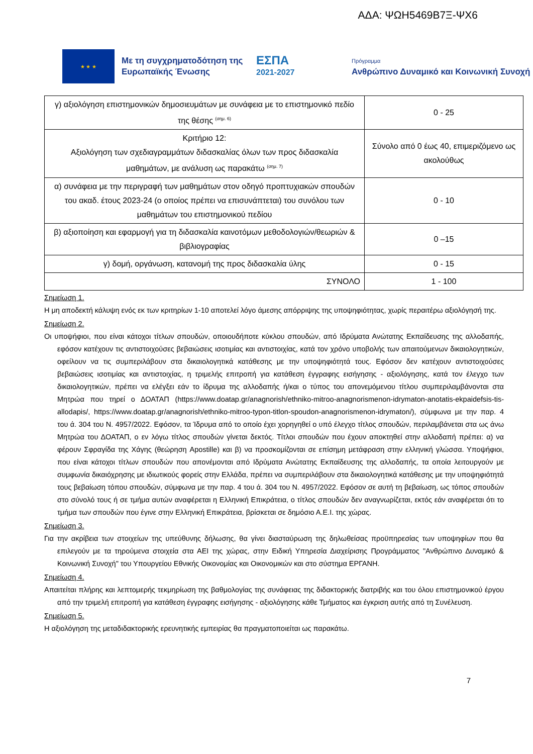ΑΔΑ: ΨΩΗ5469Β7Ξ-ΨΧ6
★ ★ ★
Με τη συγχρηματοδότηση της Ευρωπαϊκής Ένωσης
ΕΣΠΑ
2021-2027
Πρόγραμμα
Ανθρώπινο Δυναμικό και Κοινωνική Συνοχή
| γ) αξιολόγηση επιστημονικών δημοσιευμάτων με συνάφεια με το επιστημονικό πεδίο της θέσης <sup>(σημ. 6)</sup> | 0 - 25 |
| Κριτήριο 12: Αξιολόγηση των σχεδιαγραμμάτων διδασκαλίας όλων των προς διδασκαλία μαθημάτων, με ανάλυση ως παρακάτω <sup>(σημ. 7)</sup> | Σύνολο από 0 έως 40, επιμεριζόμενο ως ακολούθως |
| α) συνάφεια με την περιγραφή των μαθημάτων στον οδηγό προπτυχιακών σπουδών του ακαδ. έτους 2023-24 (ο οποίος πρέπει να επισυνάπτεται) του συνόλου των μαθημάτων του επιστημονικού πεδίου | 0 - 10 |
| β) αξιοποίηση και εφαρμογή για τη διδασκαλία καινοτόμων μεθοδολογιών/θεωριών & βιβλιογραφίας | 0 –15 |
| γ) δομή, οργάνωση, κατανομή της προς διδασκαλία ύλης | 0 - 15 |
| ΣΥΝΟΛΟ | 1 - 100 |
Σημείωση 1.
Η μη αποδεκτή κάλυψη ενός εκ των κριτηρίων 1-10 αποτελεί λόγο άμεσης απόρριψης της υποψηφιότητας, χωρίς περαιτέρω αξιολόγησή της.
Σημείωση 2.
Οι υποψήφιοι, που είναι κάτοχοι τίτλων σπουδών, οποιουδήποτε κύκλου σπουδών, από Ιδρύματα Ανώτατης Εκπαίδευσης της αλλοδαπής, εφόσον κατέχουν τις αντιστοιχούσες βεβαιώσεις ισοτιμίας και αντιστοιχίας, κατά τον χρόνο υποβολής των απαιτούμενων δικαιολογητικών, οφείλουν να τις συμπεριλάβουν στα δικαιολογητικά κατάθεσης με την υποψηφιότητά τους. Εφόσον δεν κατέχουν αντιστοιχούσες βεβαιώσεις ισοτιμίας και αντιστοιχίας, η τριμελής επιτροπή για κατάθεση έγγραφης εισήγησης - αξιολόγησης, κατά τον έλεγχο των δικαιολογητικών, πρέπει να ελέγξει εάν το ίδρυμα της αλλοδαπής ή/και ο τύπος του απονεμόμενου τίτλου συμπεριλαμβάνονται στα Μητρώα που τηρεί ο ΔΟΑΤΑΠ (https://www.doatap.gr/anagnorish/ethniko-mitroo-anagnorismenon-idrymaton-anotatis-ekpaidefsis-tis-allodapis/, https://www.doatap.gr/anagnorish/ethniko-mitroo-typon-titlon-spoudon-anagnorismenon-idrymaton/), σύμφωνα με την παρ. 4 του ά. 304 του Ν. 4957/2022. Εφόσον, τα Ίδρυμα από το οποίο έχει χορηγηθεί ο υπό έλεγχο τίτλος σπουδών, περιλαμβάνεται στα ως άνω Μητρώα του ΔΟΑΤΑΠ, ο εν λόγω τίτλος σπουδών γίνεται δεκτός. Τίτλοι σπουδών που έχουν αποκτηθεί στην αλλοδαπή πρέπει: α) να φέρουν Σφραγίδα της Χάγης (θεώρηση Apostille) και β) να προσκομίζονται σε επίσημη μετάφραση στην ελληνική γλώσσα. Υποψήφιοι, που είναι κάτοχοι τίτλων σπουδών που απονέμονται από Ιδρύματα Ανώτατης Εκπαίδευσης της αλλοδαπής, τα οποία λειτουργούν με συμφωνία δικαιόχρησης με ιδιωτικούς φορείς στην Ελλάδα, πρέπει να συμπεριλάβουν στα δικαιολογητικά κατάθεσης με την υποψηφιότητά τους βεβαίωση τόπου σπουδών, σύμφωνα με την παρ. 4 του ά. 304 του Ν. 4957/2022. Εφόσον σε αυτή τη βεβαίωση, ως τόπος σπουδών στο σύνολό τους ή σε τμήμα αυτών αναφέρεται η Ελληνική Επικράτεια, ο τίτλος σπουδών δεν αναγνωρίζεται, εκτός εάν αναφέρεται ότι το τμήμα των σπουδών που έγινε στην Ελληνική Επικράτεια, βρίσκεται σε δημόσιο Α.Ε.Ι. της χώρας.
Σημείωση 3.
Για την ακρίβεια των στοιχείων της υπεύθυνης δήλωσης, θα γίνει διασταύρωση της δηλωθείσας προϋπηρεσίας των υποψηφίων που θα επιλεγούν με τα τηρούμενα στοιχεία στα ΑΕΙ της χώρας, στην Ειδική Υπηρεσία Διαχείρισης Προγράμματος "Ανθρώπινο Δυναμικό & Κοινωνική Συνοχή" του Υπουργείου Εθνικής Οικονομίας και Οικονομικών και στο σύστημα ΕΡΓΑΝΗ.
Σημείωση 4.
Απαιτείται πλήρης και λεπτομερής τεκμηρίωση της βαθμολογίας της συνάφειας της διδακτορικής διατριβής και του όλου επιστημονικού έργου από την τριμελή επιτροπή για κατάθεση έγγραφης εισήγησης - αξιολόγησης κάθε Τμήματος και έγκριση αυτής από τη Συνέλευση.
Σημείωση 5.
Η αξιολόγηση της μεταδιδακτορικής ερευνητικής εμπειρίας θα πραγματοποιείται ως παρακάτω.
7